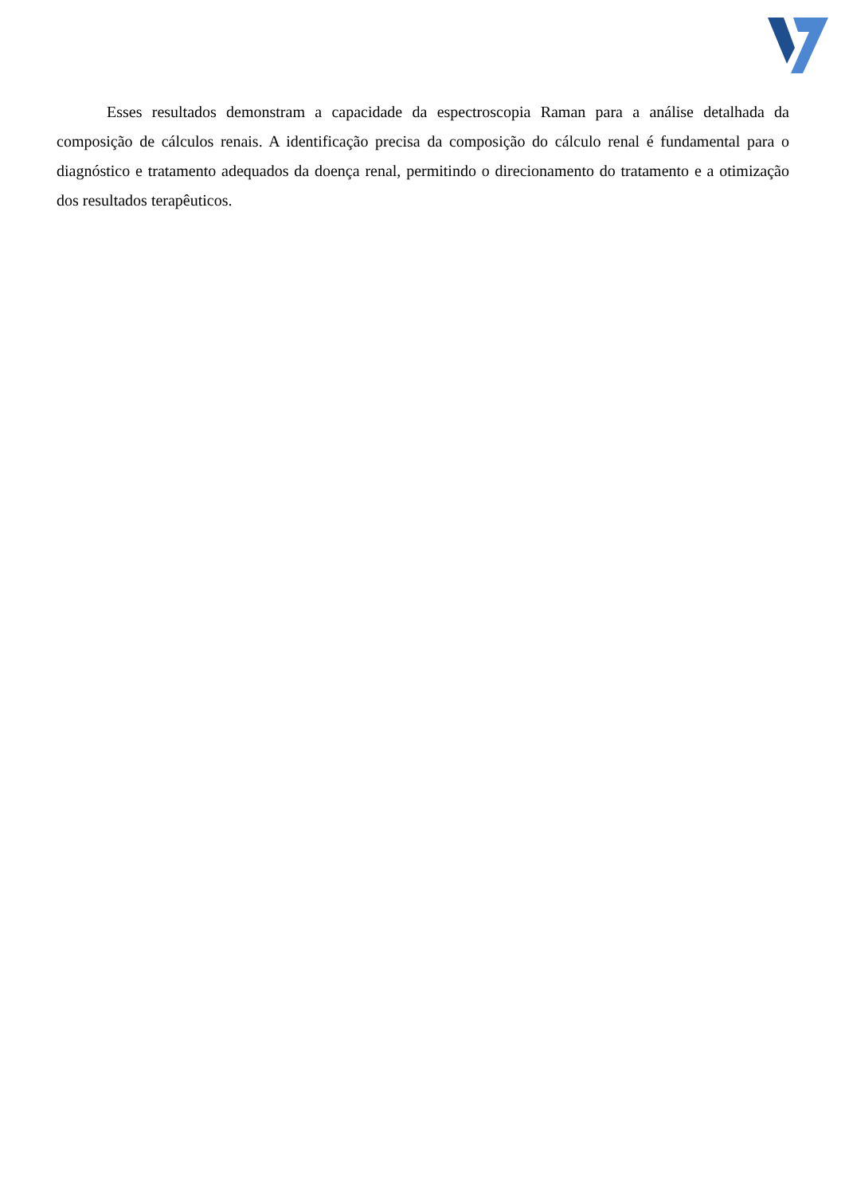Esses resultados demonstram a capacidade da espectroscopia Raman para a análise detalhada da composição de cálculos renais. A identificação precisa da composição do cálculo renal é fundamental para o diagnóstico e tratamento adequados da doença renal, permitindo o direcionamento do tratamento e a otimização dos resultados terapêuticos.